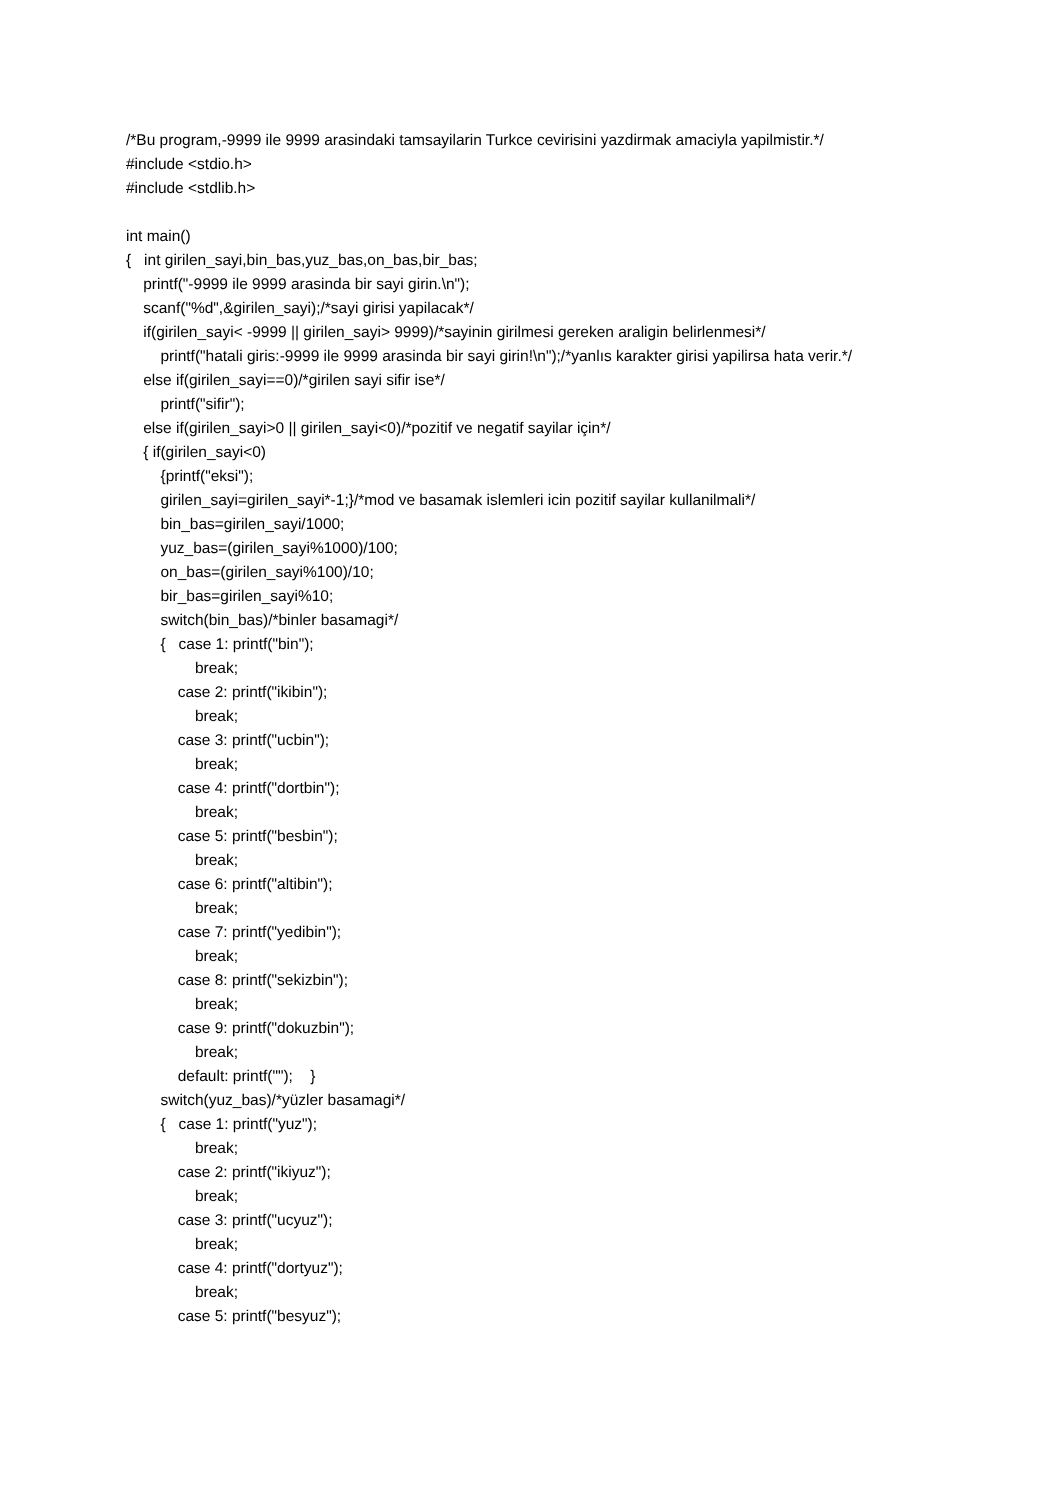/*Bu program,-9999 ile 9999 arasindaki tamsayilarin Turkce cevirisini yazdirmak amaciyla yapilmistir.*/
#include <stdio.h>
#include <stdlib.h>
int main()
{ int girilen_sayi,bin_bas,yuz_bas,on_bas,bir_bas;
printf("-9999 ile 9999 arasinda bir sayi girin.\n");
scanf("%d",&girilen_sayi);/*sayi girisi yapilacak*/
if(girilen_sayi< -9999 || girilen_sayi> 9999)/*sayinin girilmesi gereken araligin belirlenmesi*/
printf("hatali giris:-9999 ile 9999 arasinda bir sayi girin!\n");/*yanlıs karakter girisi yapilirsa hata verir.*/
else if(girilen_sayi==0)/*girilen sayi sifir ise*/
printf("sifir");
else if(girilen_sayi>0 || girilen_sayi<0)/*pozitif ve negatif sayilar için*/
{ if(girilen_sayi<0)
{printf("eksi");
girilen_sayi=girilen_sayi*-1;}/*mod ve basamak islemleri icin pozitif sayilar kullanilmali*/
bin_bas=girilen_sayi/1000;
yuz_bas=(girilen_sayi%1000)/100;
on_bas=(girilen_sayi%100)/10;
bir_bas=girilen_sayi%10;
switch(bin_bas)/*binler basamagi*/
{ case 1: printf("bin");
break;
case 2: printf("ikibin");
break;
case 3: printf("ucbin");
break;
case 4: printf("dortbin");
break;
case 5: printf("besbin");
break;
case 6: printf("altibin");
break;
case 7: printf("yedibin");
break;
case 8: printf("sekizbin");
break;
case 9: printf("dokuzbin");
break;
default: printf(""); }
switch(yuz_bas)/*yüzler basamagi*/
{ case 1: printf("yuz");
break;
case 2: printf("ikiyuz");
break;
case 3: printf("ucyuz");
break;
case 4: printf("dortyuz");
break;
case 5: printf("besyuz");